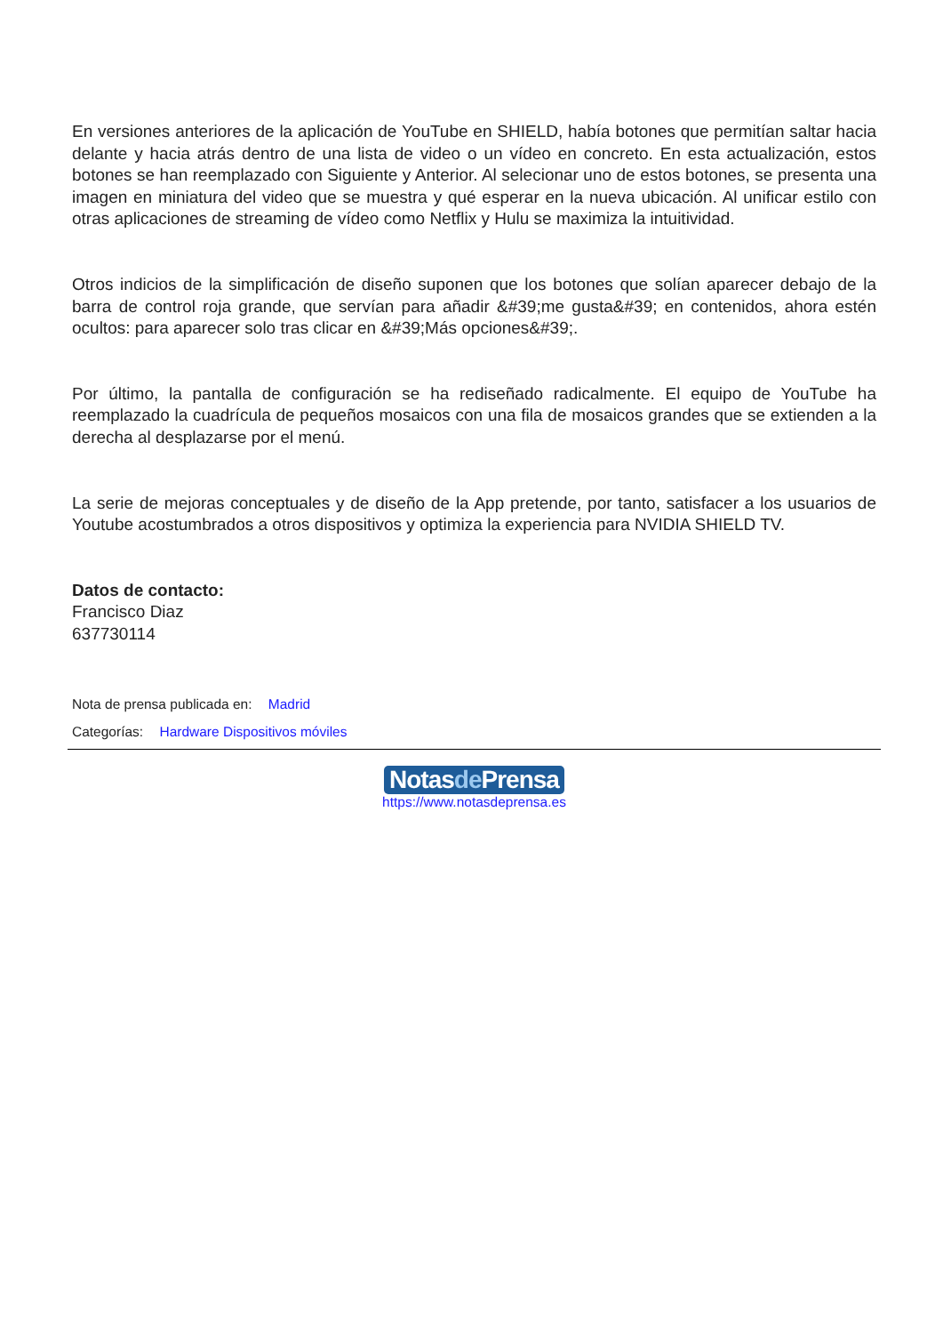En versiones anteriores de la aplicación de YouTube en SHIELD, había botones que permitían saltar hacia delante y hacia atrás dentro de una lista de video o un vídeo en concreto. En esta actualización, estos botones se han reemplazado con Siguiente y Anterior. Al selecionar uno de estos botones, se presenta una imagen en miniatura del video que se muestra y qué esperar en la nueva ubicación. Al unificar estilo con otras aplicaciones de streaming de vídeo como Netflix y Hulu se maximiza la intuitividad.
Otros indicios de la simplificación de diseño suponen que los botones que solían aparecer debajo de la barra de control roja grande, que servían para añadir &#39;me gusta&#39; en contenidos, ahora estén ocultos: para aparecer solo tras clicar en &#39;Más opciones&#39;.
Por último, la pantalla de configuración se ha rediseñado radicalmente. El equipo de YouTube ha reemplazado la cuadrícula de pequeños mosaicos con una fila de mosaicos grandes que se extienden a la derecha al desplazarse por el menú.
La serie de mejoras conceptuales y de diseño de la App pretende, por tanto, satisfacer a los usuarios de Youtube acostumbrados a otros dispositivos y optimiza la experiencia para NVIDIA SHIELD TV.
Datos de contacto:
Francisco Diaz
637730114
Nota de prensa publicada en: Madrid
Categorías: Hardware Dispositivos móviles
Notasde Prensa
https://www.notasdeprensa.es